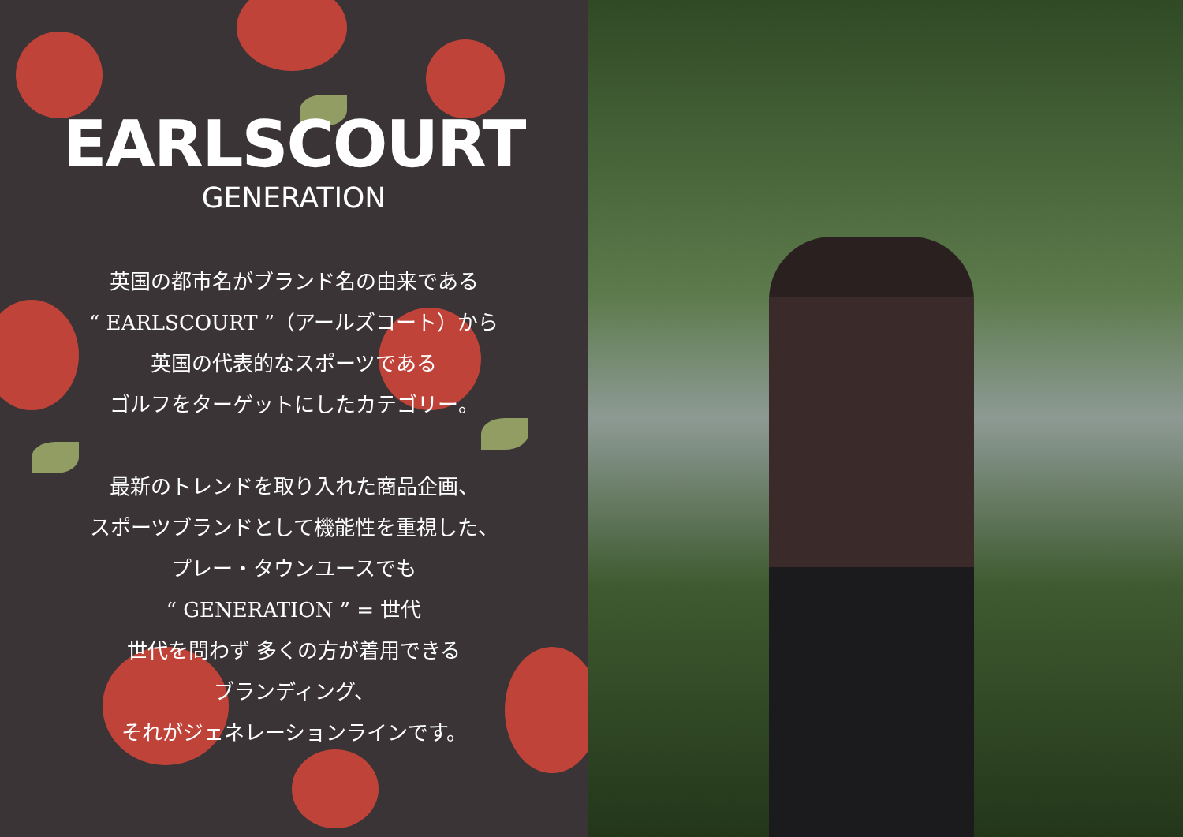EARLSCOURT
GENERATION
英国の都市名がブランド名の由来である
“ EARLSCOURT ”（アールズコート）から
英国の代表的なスポーツである
ゴルフをターゲットにしたカテゴリー。
最新のトレンドを取り入れた商品企画、
スポーツブランドとして機能性を重視した、
プレー・タウンユースでも
“ GENERATION ” = 世代
世代を問わず 多くの方が着用できる
ブランディング、
それがジェネレーションラインです。